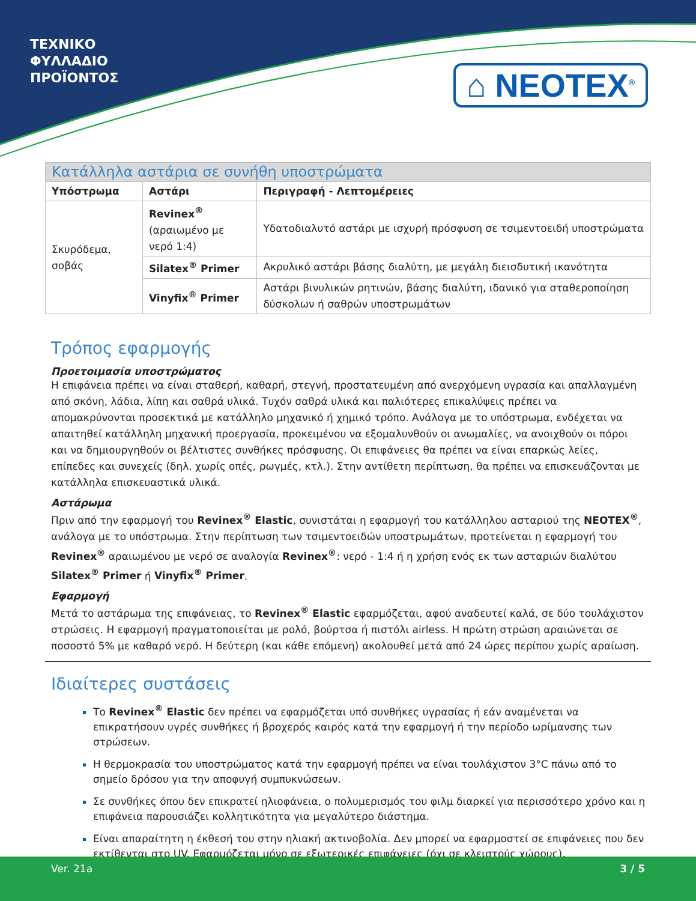ΤΕΧΝΙΚΟ
ΦΥΛΛΑΔΙΟ
ΠΡΟΪΟΝΤΟΣ
⌂ NEOTEX<sup>®</sup>
| Κατάλληλα αστάρια σε συνήθη υποστρώματα | | |
| --- | --- | --- |
| Υπόστρωμα | Αστάρι | Περιγραφή - Λεπτομέρειες |
| Σκυρόδεμα, σοβάς | Revinex<sup>®</sup> (αραιωμένο με νερό 1:4) | Υδατοδιαλυτό αστάρι με ισχυρή πρόσφυση σε τσιμεντοειδή υποστρώματα |
| | Silatex<sup>®</sup> Primer | Ακρυλικό αστάρι βάσης διαλύτη, με μεγάλη διεισδυτική ικανότητα |
| | Vinyfix<sup>®</sup> Primer | Αστάρι βινυλικών ρητινών, βάσης διαλύτη, ιδανικό για σταθεροποίηση δύσκολων ή σαθρών υποστρωμάτων |
Τρόπος εφαρμογής
Προετοιμασία υποστρώματος
Η επιφάνεια πρέπει να είναι σταθερή, καθαρή, στεγνή, προστατευμένη από ανερχόμενη υγρασία και απαλλαγμένη από σκόνη, λάδια, λίπη και σαθρά υλικά. Τυχόν σαθρά υλικά και παλιότερες επικαλύψεις πρέπει να απομακρύνονται προσεκτικά με κατάλληλο μηχανικό ή χημικό τρόπο. Ανάλογα με το υπόστρωμα, ενδέχεται να απαιτηθεί κατάλληλη μηχανική προεργασία, προκειμένου να εξομαλυνθούν οι ανωμαλίες, να ανοιχθούν οι πόροι και να δημιουργηθούν οι βέλτιστες συνθήκες πρόσφυσης. Οι επιφάνειες θα πρέπει να είναι επαρκώς λείες, επίπεδες και συνεχείς (δηλ. χωρίς οπές, ρωγμές, κτλ.). Στην αντίθετη περίπτωση, θα πρέπει να επισκευάζονται με κατάλληλα επισκευαστικά υλικά.
Αστάρωμα
Πριν από την εφαρμογή του Revinex<sup>®</sup> Elastic, συνιστάται η εφαρμογή του κατάλληλου ασταριού της NEOTEX<sup>®</sup>, ανάλογα με το υπόστρωμα. Στην περίπτωση των τσιμεντοειδών υποστρωμάτων, προτείνεται η εφαρμογή του Revinex<sup>®</sup> αραιωμένου με νερό σε αναλογία Revinex<sup>®</sup>: νερό - 1:4 ή η χρήση ενός εκ των ασταριών διαλύτου Silatex<sup>®</sup> Primer ή Vinyfix<sup>®</sup> Primer.
Εφαρμογή
Μετά το αστάρωμα της επιφάνειας, το Revinex<sup>®</sup> Elastic εφαρμόζεται, αφού αναδευτεί καλά, σε δύο τουλάχιστον στρώσεις. Η εφαρμογή πραγματοποιείται με ρολό, βούρτσα ή πιστόλι airless. Η πρώτη στρώση αραιώνεται σε ποσοστό 5% με καθαρό νερό. Η δεύτερη (και κάθε επόμενη) ακολουθεί μετά από 24 ώρες περίπου χωρίς αραίωση.
Ιδιαίτερες συστάσεις
Το Revinex<sup>®</sup> Elastic δεν πρέπει να εφαρμόζεται υπό συνθήκες υγρασίας ή εάν αναμένεται να επικρατήσουν υγρές συνθήκες ή βροχερός καιρός κατά την εφαρμογή ή την περίοδο ωρίμανσης των στρώσεων.
Η θερμοκρασία του υποστρώματος κατά την εφαρμογή πρέπει να είναι τουλάχιστον 3°C πάνω από το σημείο δρόσου για την αποφυγή συμπυκνώσεων.
Σε συνθήκες όπου δεν επικρατεί ηλιοφάνεια, ο πολυμερισμός του φιλμ διαρκεί για περισσότερο χρόνο και η επιφάνεια παρουσιάζει κολλητικότητα για μεγαλύτερο διάστημα.
Είναι απαραίτητη η έκθεσή του στην ηλιακή ακτινοβολία. Δεν μπορεί να εφαρμοστεί σε επιφάνειες που δεν εκτίθενται στο UV. Εφαρμόζεται μόνο σε εξωτερικές επιφάνειες (όχι σε κλειστούς χώρους).
Ver. 21a 3 / 5